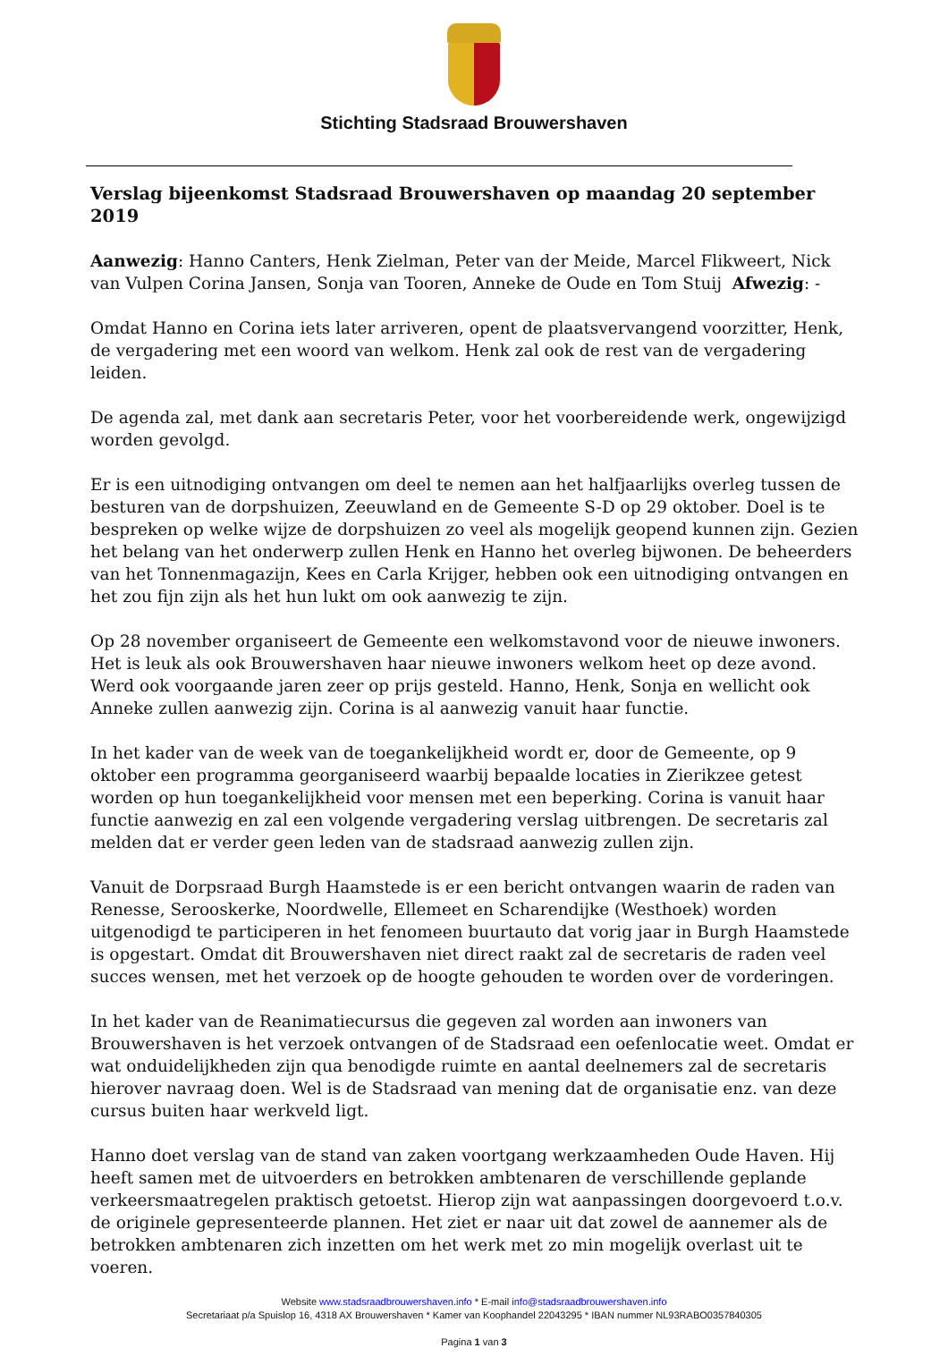Stichting Stadsraad Brouwershaven
Verslag bijeenkomst Stadsraad Brouwershaven op maandag 20 september 2019
Aanwezig: Hanno Canters, Henk Zielman, Peter van der Meide, Marcel Flikweert, Nick van Vulpen Corina Jansen, Sonja van Tooren, Anneke de Oude en Tom Stuij Afwezig: -
Omdat Hanno en Corina iets later arriveren, opent de plaatsvervangend voorzitter, Henk, de vergadering met een woord van welkom. Henk zal ook de rest van de vergadering leiden.
De agenda zal, met dank aan secretaris Peter, voor het voorbereidende werk, ongewijzigd worden gevolgd.
Er is een uitnodiging ontvangen om deel te nemen aan het halfjaarlijks overleg tussen de besturen van de dorpshuizen, Zeeuwland en de Gemeente S-D op 29 oktober. Doel is te bespreken op welke wijze de dorpshuizen zo veel als mogelijk geopend kunnen zijn. Gezien het belang van het onderwerp zullen Henk en Hanno het overleg bijwonen. De beheerders van het Tonnenmagazijn, Kees en Carla Krijger, hebben ook een uitnodiging ontvangen en het zou fijn zijn als het hun lukt om ook aanwezig te zijn.
Op 28 november organiseert de Gemeente een welkomstavond voor de nieuwe inwoners. Het is leuk als ook Brouwershaven haar nieuwe inwoners welkom heet op deze avond. Werd ook voorgaande jaren zeer op prijs gesteld. Hanno, Henk, Sonja en wellicht ook Anneke zullen aanwezig zijn. Corina is al aanwezig vanuit haar functie.
In het kader van de week van de toegankelijkheid wordt er, door de Gemeente, op 9 oktober een programma georganiseerd waarbij bepaalde locaties in Zierikzee getest worden op hun toegankelijkheid voor mensen met een beperking. Corina is vanuit haar functie aanwezig en zal een volgende vergadering verslag uitbrengen. De secretaris zal melden dat er verder geen leden van de stadsraad aanwezig zullen zijn.
Vanuit de Dorpsraad Burgh Haamstede is er een bericht ontvangen waarin de raden van Renesse, Serooskerke, Noordwelle, Ellemeet en Scharendijke (Westhoek) worden uitgenodigd te participeren in het fenomeen buurtauto dat vorig jaar in Burgh Haamstede is opgestart. Omdat dit Brouwershaven niet direct raakt zal de secretaris de raden veel succes wensen, met het verzoek op de hoogte gehouden te worden over de vorderingen.
In het kader van de Reanimatiecursus die gegeven zal worden aan inwoners van Brouwershaven is het verzoek ontvangen of de Stadsraad een oefenlocatie weet. Omdat er wat onduidelijkheden zijn qua benodigde ruimte en aantal deelnemers zal de secretaris hierover navraag doen. Wel is de Stadsraad van mening dat de organisatie enz. van deze cursus buiten haar werkveld ligt.
Hanno doet verslag van de stand van zaken voortgang werkzaamheden Oude Haven. Hij heeft samen met de uitvoerders en betrokken ambtenaren de verschillende geplande verkeersmaatregelen praktisch getoetst. Hierop zijn wat aanpassingen doorgevoerd t.o.v. de originele gepresenteerde plannen. Het ziet er naar uit dat zowel de aannemer als de betrokken ambtenaren zich inzetten om het werk met zo min mogelijk overlast uit te voeren.
Website www.stadsraadbrouwershaven.info * E-mail info@stadsraadbrouwershaven.info
Secretariaat p/a Spuislop 16, 4318 AX Brouwershaven * Kamer van Koophandel 22043295 * IBAN nummer NL93RABO0357840305
Pagina 1 van 3